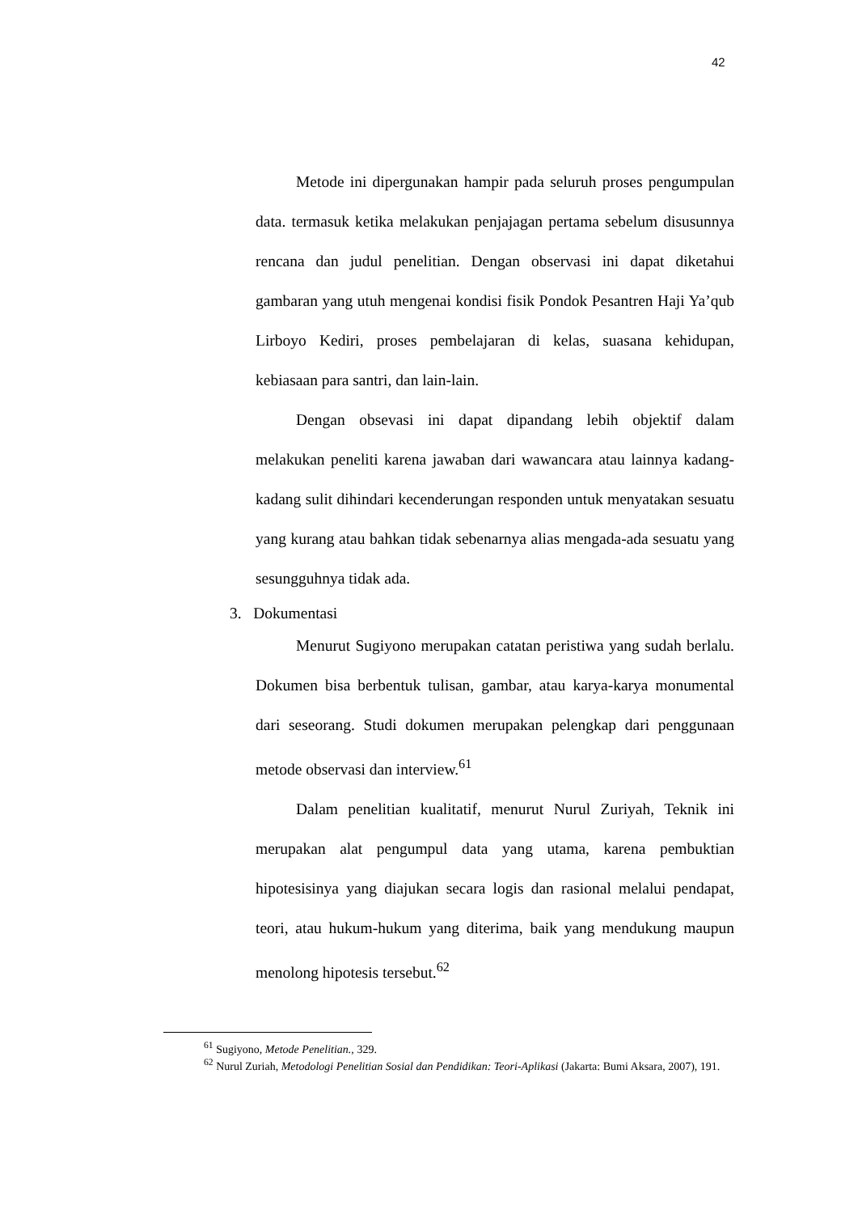42
Metode ini dipergunakan hampir pada seluruh proses pengumpulan data. termasuk ketika melakukan penjajagan pertama sebelum disusunnya rencana dan judul penelitian. Dengan observasi ini dapat diketahui gambaran yang utuh mengenai kondisi fisik Pondok Pesantren Haji Ya’qub Lirboyo Kediri, proses pembelajaran di kelas, suasana kehidupan, kebiasaan para santri, dan lain-lain.
Dengan obsevasi ini dapat dipandang lebih objektif dalam melakukan peneliti karena jawaban dari wawancara atau lainnya kadang-kadang sulit dihindari kecenderungan responden untuk menyatakan sesuatu yang kurang atau bahkan tidak sebenarnya alias mengada-ada sesuatu yang sesungguhnya tidak ada.
3. Dokumentasi
Menurut Sugiyono merupakan catatan peristiwa yang sudah berlalu. Dokumen bisa berbentuk tulisan, gambar, atau karya-karya monumental dari seseorang. Studi dokumen merupakan pelengkap dari penggunaan metode observasi dan interview.<sup>61</sup>
Dalam penelitian kualitatif, menurut Nurul Zuriyah, Teknik ini merupakan alat pengumpul data yang utama, karena pembuktian hipotesisinya yang diajukan secara logis dan rasional melalui pendapat, teori, atau hukum-hukum yang diterima, baik yang mendukung maupun menolong hipotesis tersebut.<sup>62</sup>
<sup>61</sup> Sugiyono, Metode Penelitian., 329.
<sup>62</sup> Nurul Zuriah, Metodologi Penelitian Sosial dan Pendidikan: Teori-Aplikasi (Jakarta: Bumi Aksara, 2007), 191.